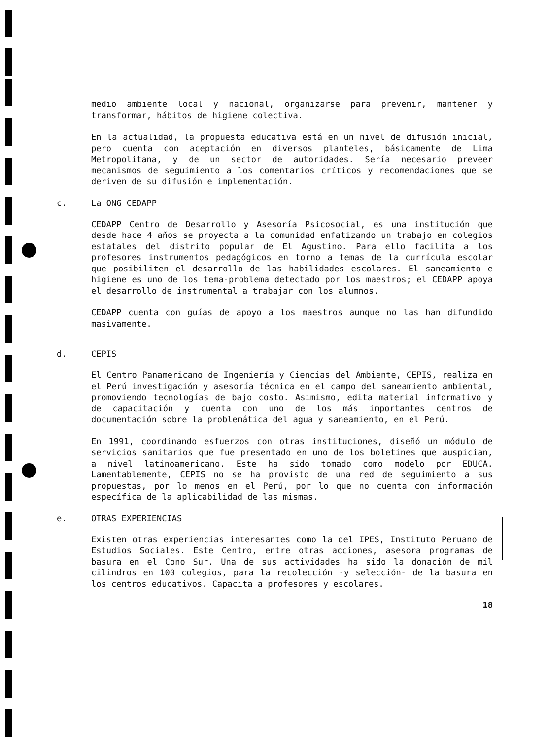medio ambiente local y nacional, organizarse para prevenir, mantener y transformar, hábitos de higiene colectiva.
En la actualidad, la propuesta educativa está en un nivel de difusión inicial, pero cuenta con aceptación en diversos planteles, básicamente de Lima Metropolitana, y de un sector de autoridades. Sería necesario preveer mecanismos de seguimiento a los comentarios críticos y recomendaciones que se deriven de su difusión e implementación.
c. La ONG CEDAPP
CEDAPP Centro de Desarrollo y Asesoría Psicosocial, es una institución que desde hace 4 años se proyecta a la comunidad enfatizando un trabajo en colegios estatales del distrito popular de El Agustino. Para ello facilita a los profesores instrumentos pedagógicos en torno a temas de la currícula escolar que posibiliten el desarrollo de las habilidades escolares. El saneamiento e higiene es uno de los tema-problema detectado por los maestros; el CEDAPP apoya el desarrollo de instrumental a trabajar con los alumnos.
CEDAPP cuenta con guías de apoyo a los maestros aunque no las han difundido masivamente.
d. CEPIS
El Centro Panamericano de Ingeniería y Ciencias del Ambiente, CEPIS, realiza en el Perú investigación y asesoría técnica en el campo del saneamiento ambiental, promoviendo tecnologías de bajo costo. Asimismo, edita material informativo y de capacitación y cuenta con uno de los más importantes centros de documentación sobre la problemática del agua y saneamiento, en el Perú.
En 1991, coordinando esfuerzos con otras instituciones, diseñó un módulo de servicios sanitarios que fue presentado en uno de los boletines que auspician, a nivel latinoamericano. Este ha sido tomado como modelo por EDUCA. Lamentablemente, CEPIS no se ha provisto de una red de seguimiento a sus propuestas, por lo menos en el Perú, por lo que no cuenta con información específica de la aplicabilidad de las mismas.
e. OTRAS EXPERIENCIAS
Existen otras experiencias interesantes como la del IPES, Instituto Peruano de Estudios Sociales. Este Centro, entre otras acciones, asesora programas de basura en el Cono Sur. Una de sus actividades ha sido la donación de mil cilindros en 100 colegios, para la recolección -y selección- de la basura en los centros educativos. Capacita a profesores y escolares.
18